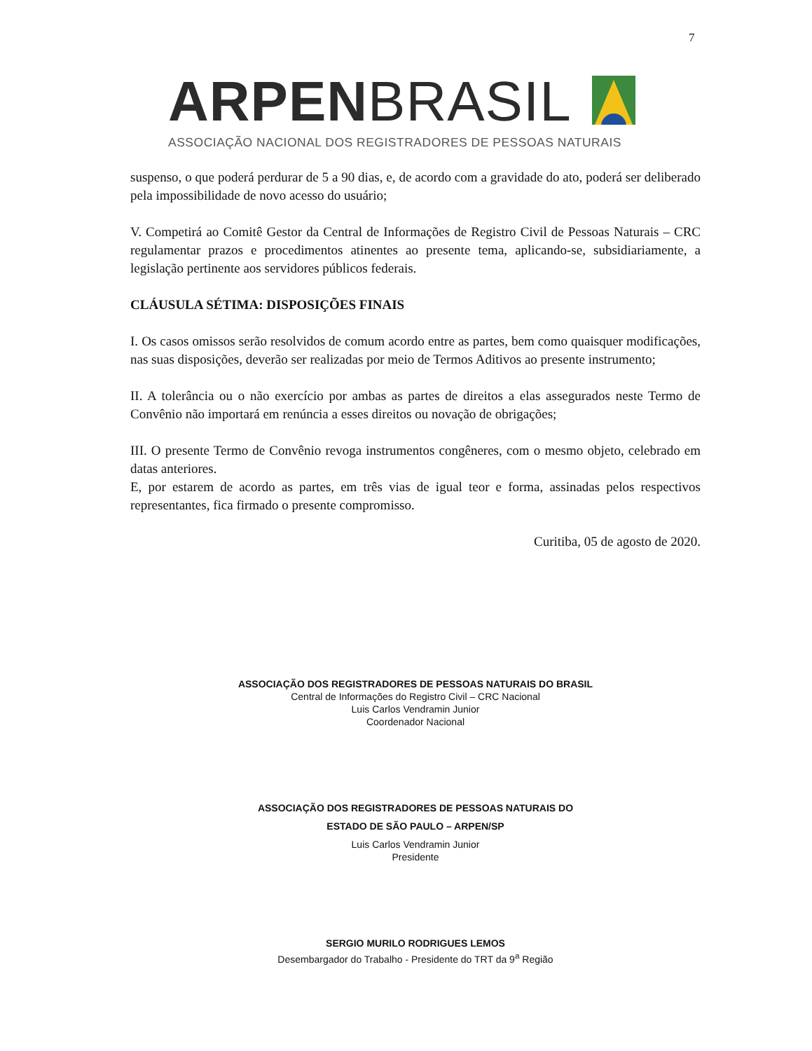7
ARPEN BRASIL
ASSOCIAÇÃO NACIONAL DOS REGISTRADORES DE PESSOAS NATURAIS
suspenso, o que poderá perdurar de 5 a 90 dias, e, de acordo com a gravidade do ato, poderá ser deliberado pela impossibilidade de novo acesso do usuário;
V. Competirá ao Comitê Gestor da Central de Informações de Registro Civil de Pessoas Naturais – CRC regulamentar prazos e procedimentos atinentes ao presente tema, aplicando-se, subsidiariamente, a legislação pertinente aos servidores públicos federais.
CLÁUSULA SÉTIMA: DISPOSIÇÕES FINAIS
I. Os casos omissos serão resolvidos de comum acordo entre as partes, bem como quaisquer modificações, nas suas disposições, deverão ser realizadas por meio de Termos Aditivos ao presente instrumento;
II. A tolerância ou o não exercício por ambas as partes de direitos a elas assegurados neste Termo de Convênio não importará em renúncia a esses direitos ou novação de obrigações;
III. O presente Termo de Convênio revoga instrumentos congêneres, com o mesmo objeto, celebrado em datas anteriores.
E, por estarem de acordo as partes, em três vias de igual teor e forma, assinadas pelos respectivos representantes, fica firmado o presente compromisso.
Curitiba, 05 de agosto de 2020.
ASSOCIAÇÃO DOS REGISTRADORES DE PESSOAS NATURAIS DO BRASIL
Central de Informações do Registro Civil – CRC Nacional
Luis Carlos Vendramin Junior
Coordenador Nacional
ASSOCIAÇÃO DOS REGISTRADORES DE PESSOAS NATURAIS DO
ESTADO DE SÃO PAULO – ARPEN/SP
Luis Carlos Vendramin Junior
Presidente
SERGIO MURILO RODRIGUES LEMOS
Desembargador do Trabalho - Presidente do TRT da 9<sup>a</sup> Região